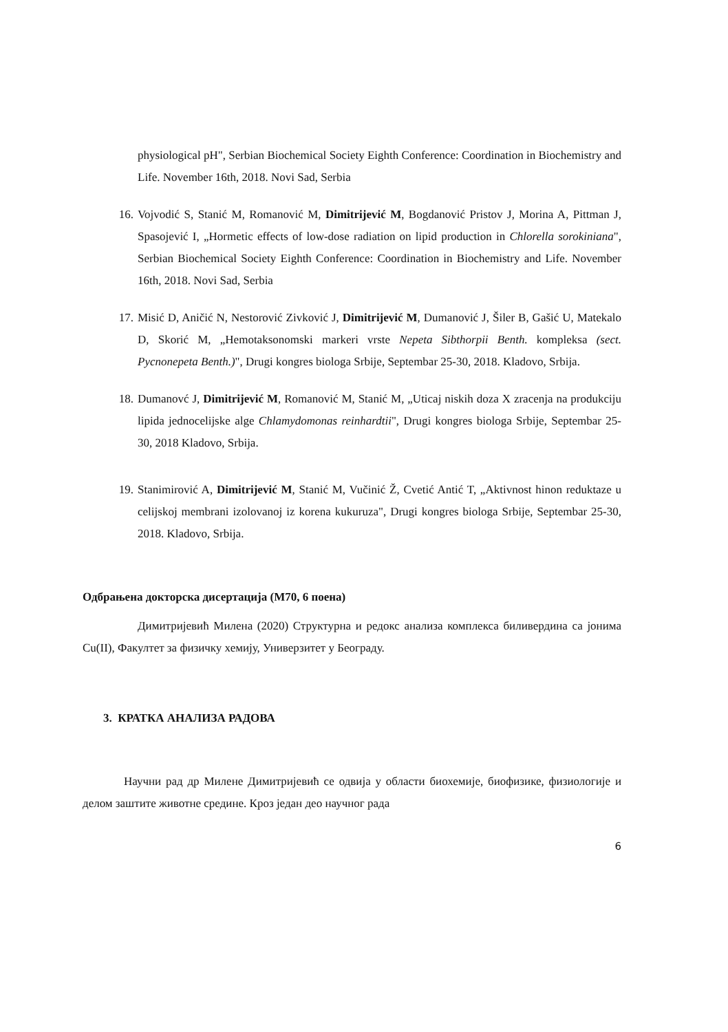physiological pH", Serbian Biochemical Society Eighth Conference: Coordination in Biochemistry and Life. November 16th, 2018. Novi Sad, Serbia
16. Vojvodić S, Stanić M, Romanović M, Dimitrijević M, Bogdanović Pristov J, Morina A, Pittman J, Spasojević I, „Hormetic effects of low-dose radiation on lipid production in Chlorella sorokiniana", Serbian Biochemical Society Eighth Conference: Coordination in Biochemistry and Life. November 16th, 2018. Novi Sad, Serbia
17. Misić D, Aničić N, Nestorović Zivković J, Dimitrijević M, Dumanović J, Šiler B, Gašić U, Matekalo D, Skorić M, „Hemotaksonomski markeri vrste Nepeta Sibthorpii Benth. kompleksa (sect. Pycnonepeta Benth.)", Drugi kongres biologa Srbije, Septembar 25-30, 2018. Kladovo, Srbija.
18. Dumanovć J, Dimitrijević M, Romanović M, Stanić M, „Uticaj niskih doza X zracenja na produkciju lipida jednocelijske alge Chlamydomonas reinhardtii", Drugi kongres biologa Srbije, Septembar 25-30, 2018 Kladovo, Srbija.
19. Stanimirović A, Dimitrijević M, Stanić M, Vučinić Ž, Cvetić Antić T, „Aktivnost hinon reduktaze u celijskoj membrani izolovanoj iz korena kukuruza", Drugi kongres biologa Srbije, Septembar 25-30, 2018. Kladovo, Srbija.
Одбрањена докторска дисертација (М70, 6 поена)
Димитријевић Милена (2020) Структурна и редокс анализа комплекса биливердина са јонима Cu(II), Факултет за физичку хемију, Универзитет у Београду.
3. КРАТКА АНАЛИЗА РАДОВА
Научни рад др Милене Димитријевић се одвија у области биохемије, биофизике, физиологије и делом заштите животне средине. Кроз један део научног рада
6